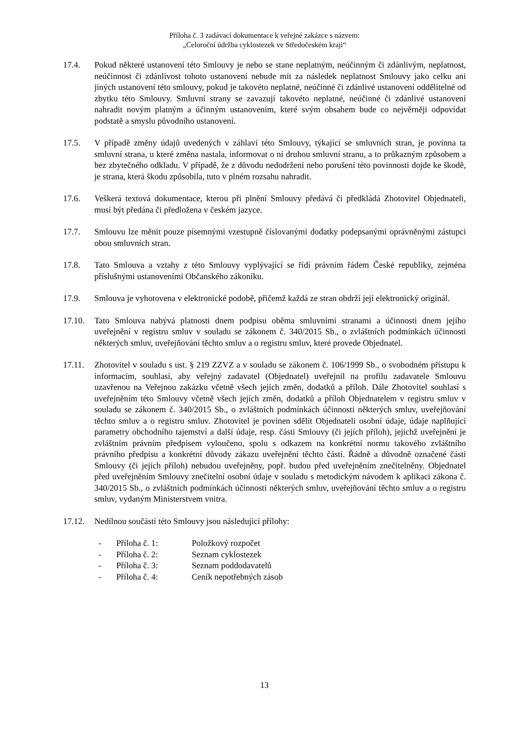Příloha č. 3 zadávací dokumentace k veřejné zakázce s názvem:
„Celoroční údržba cyklostezek ve Středočeském kraji“
17.4. Pokud některé ustanovení této Smlouvy je nebo se stane neplatným, neúčinným či zdánlivým, neplatnost, neúčinnost či zdánlivost tohoto ustanovení nebude mít za následek neplatnost Smlouvy jako celku ani jiných ustanovení této smlouvy, pokud je takovéto neplatné, neúčinné či zdánlivé ustanovení oddělitelné od zbytku této Smlouvy. Smluvní strany se zavazují takovéto neplatné, neúčinné či zdánlivé ustanovení nahradit novým platným a účinným ustanovením, které svým obsahem bude co nejvěrněji odpovídat podstatě a smyslu původního ustanovení.
17.5. V případě změny údajů uvedených v záhlaví této Smlouvy, týkající se smluvních stran, je povinna ta smluvní strana, u které změna nastala, informovat o ní druhou smluvní stranu, a to průkazným způsobem a bez zbytečného odkladu. V případě, že z důvodu nedodržení nebo porušení této povinnosti dojde ke škodě, je strana, která škodu způsobila, tuto v plném rozsahu nahradit.
17.6. Veškerá textová dokumentace, kterou při plnění Smlouvy předává či předkládá Zhotovitel Objednateli, musí být předána či předložena v českém jazyce.
17.7. Smlouvu lze měnit pouze písemnými vzestupně číslovanými dodatky podepsanými oprávněnými zástupci obou smluvních stran.
17.8. Tato Smlouva a vztahy z této Smlouvy vyplývající se řídí právním řádem České republiky, zejména příslušnými ustanoveními Občanského zákoníku.
17.9. Smlouva je vyhotovena v elektronické podobě, přičemž každá ze stran obdrží její elektronický originál.
17.10. Tato Smlouva nabývá platnosti dnem podpisu oběma smluvními stranami a účinnosti dnem jejího uveřejnění v registru smluv v souladu se zákonem č. 340/2015 Sb., o zvláštních podmínkách účinnosti některých smluv, uveřejňování těchto smluv a o registru smluv, které provede Objednatel.
17.11. Zhotovitel v souladu s ust. § 219 ZZVZ a v souladu se zákonem č. 106/1999 Sb., o svobodném přístupu k informacím, souhlasí, aby veřejný zadavatel (Objednatel) uveřejnil na profilu zadavatele Smlouvu uzavřenou na Veřejnou zakázku včetně všech jejích změn, dodatků a příloh. Dále Zhotovitel souhlasí s uveřejněním této Smlouvy včetně všech jejích změn, dodatků a příloh Objednatelem v registru smluv v souladu se zákonem č. 340/2015 Sb., o zvláštních podmínkách účinnosti některých smluv, uveřejňování těchto smluv a o registru smluv. Zhotovitel je povinen sdělit Objednateli osobní údaje, údaje naplňující parametry obchodního tajemství a další údaje, resp. části Smlouvy (či jejích příloh), jejichž uveřejnění je zvláštním právním předpisem vyloučeno, spolu s odkazem na konkrétní normu takového zvláštního právního předpisu a konkrétní důvody zákazu uveřejnění těchto částí. Řádně a důvodně označené části Smlouvy (či jejích příloh) nebudou uveřejněny, popř. budou před uveřejněním znečitelněny. Objednatel před uveřejněním Smlouvy znečitelní osobní údaje v souladu s metodickým návodem k aplikaci zákona č. 340/2015 Sb., o zvláštních podmínkách účinnosti některých smluv, uveřejňování těchto smluv a o registru smluv, vydaným Ministerstvem vnitra.
17.12. Nedílnou součástí této Smlouvy jsou následující přílohy:
- Příloha č. 1: Položkový rozpočet
- Příloha č. 2: Seznam cyklostezek
- Příloha č. 3: Seznam poddodavatelů
- Příloha č. 4: Ceník nepotřebných zásob
13